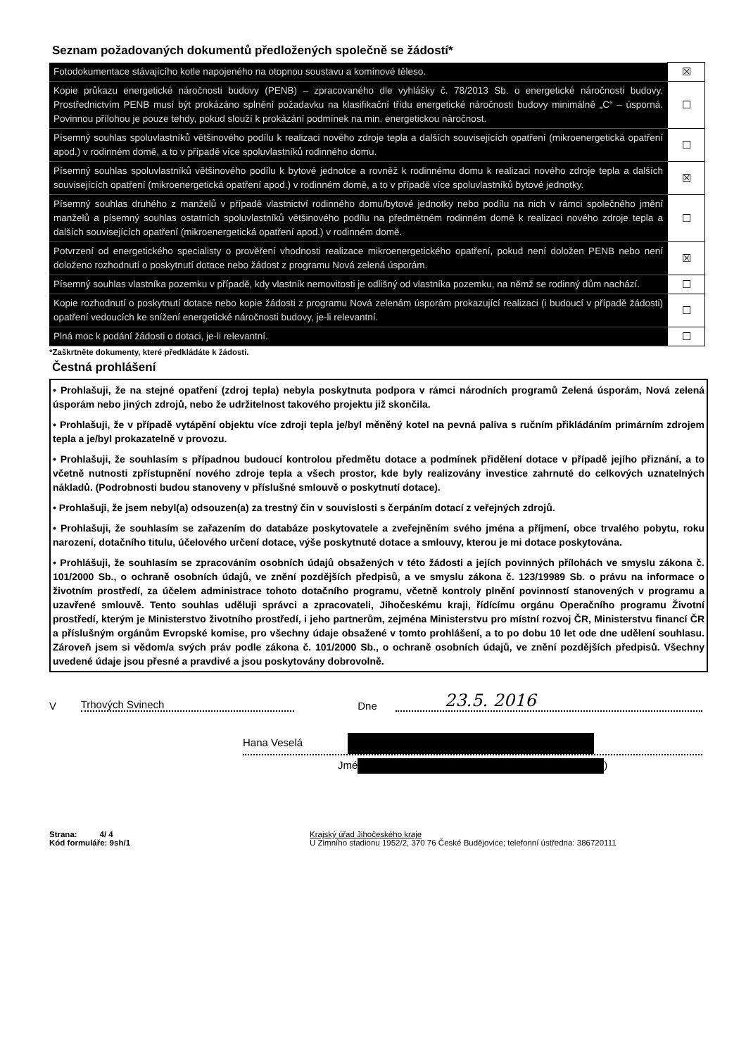Seznam požadovaných dokumentů předložených společně se žádostí*
| Fotodokumentace stávajícího kotle napojeného na otopnou soustavu a komínové těleso. | ☒ |
| Kopie průkazu energetické náročnosti budovy (PENB) – zpracovaného dle vyhlášky č. 78/2013 Sb. o energetické náročnosti budovy. Prostřednictvím PENB musí být prokázáno splnění požadavku na klasifikační třídu energetické náročnosti budovy minimálně „C“ – úsporná. Povinnou přílohou je pouze tehdy, pokud slouží k prokázání podmínek na min. energetickou náročnost. | ☐ |
| Písemný souhlas spoluvlastníků většinového podílu k realizaci nového zdroje tepla a dalších souvisejících opatření (mikroenergetická opatření apod.) v rodinném domě, a to v případě více spoluvlastníků rodinného domu. | ☐ |
| Písemný souhlas spoluvlastníků většinového podílu k bytové jednotce a rovněž k rodinnému domu k realizaci nového zdroje tepla a dalších souvisejících opatření (mikroenergetická opatření apod.) v rodinném domě, a to v případě více spoluvlastníků bytové jednotky. | ☒ |
| Písemný souhlas druhého z manželů v případě vlastnictví rodinného domu/bytové jednotky nebo podílu na nich v rámci společného jmění manželů a písemný souhlas ostatních spoluvlastníků většinového podílu na předmětném rodinném domě k realizaci nového zdroje tepla a dalších souvisejících opatření (mikroenergetická opatření apod.) v rodinném domě. | ☐ |
| Potvrzení od energetického specialisty o prověření vhodnosti realizace mikroenergetického opatření, pokud není doložen PENB nebo není doloženo rozhodnutí o poskytnutí dotace nebo žádost z programu Nová zelená úsporám. | ☒ |
| Písemný souhlas vlastníka pozemku v případě, kdy vlastník nemovitosti je odlišný od vlastníka pozemku, na němž se rodinný dům nachází. | ☐ |
| Kopie rozhodnutí o poskytnutí dotace nebo kopie žádosti z programu Nová zelenám úsporám prokazující realizaci (i budoucí v případě žádosti) opatření vedoucích ke snížení energetické náročnosti budovy, je-li relevantní. | ☐ |
| Plná moc k podání žádosti o dotaci, je-li relevantní. | ☐ |
*Zaškrtněte dokumenty, které předkládáte k žádosti.
Čestná prohlášení
• Prohlašuji, že na stejné opatření (zdroj tepla) nebyla poskytnuta podpora v rámci národních programů Zelená úsporám, Nová zelená úsporám nebo jiných zdrojů, nebo že udržitelnost takového projektu již skončila.
• Prohlašuji, že v případě vytápění objektu více zdroji tepla je/byl měněný kotel na pevná paliva s ručním přikládáním primárním zdrojem tepla a je/byl prokazatelně v provozu.
• Prohlašuji, že souhlasím s případnou budoucí kontrolou předmětu dotace a podmínek přidělení dotace v případě jejího přiznání, a to včetně nutnosti zpřístupnění nového zdroje tepla a všech prostor, kde byly realizovány investice zahrnuté do celkových uznatelných nákladů. (Podrobnosti budou stanoveny v příslušné smlouvě o poskytnutí dotace).
• Prohlašuji, že jsem nebyl(a) odsouzen(a) za trestný čin v souvislosti s čerpáním dotací z veřejných zdrojů.
• Prohlašuji, že souhlasím se zařazením do databáze poskytovatele a zveřejněním svého jména a příjmení, obce trvalého pobytu, roku narození, dotačního titulu, účelového určení dotace, výše poskytnuté dotace a smlouvy, kterou je mi dotace poskytována.
• Prohlášuji, že souhlasím se zpracováním osobních údajů obsažených v této žádosti a jejích povinných přílohách ve smyslu zákona č. 101/2000 Sb., o ochraně osobních údajů, ve znění pozdějších předpisů, a ve smyslu zákona č. 123/19989 Sb. o právu na informace o životním prostředí, za účelem administrace tohoto dotačního programu, včetně kontroly plnění povinností stanovených v programu a uzavřené smlouvě. Tento souhlas uděluji správci a zpracovateli, Jihočeskému kraji, řídícímu orgánu Operačního programu Životní prostředí, kterým je Ministerstvo životního prostředí, i jeho partnerům, zejména Ministerstvu pro místní rozvoj ČR, Ministerstvu financí ČR a příslušným orgánům Evropské komise, pro všechny údaje obsažené v tomto prohlášení, a to po dobu 10 let ode dne udělení souhlasu. Zároveň jsem si vědom/a svých práv podle zákona č. 101/2000 Sb., o ochraně osobních údajů, ve znění pozdějších předpisů. Všechny uvedené údaje jsou přesné a pravdivé a jsou poskytovány dobrovolně.
V Trhových Svinech Dne 23.5. 2016
Hana Veselá
Jmé )
Strana: 4/ 4
Kód formuláře: 9sh/1
Krajský úřad Jihočeského kraje
U Zimního stadionu 1952/2, 370 76 České Budějovice; telefonní ústředna: 386720111